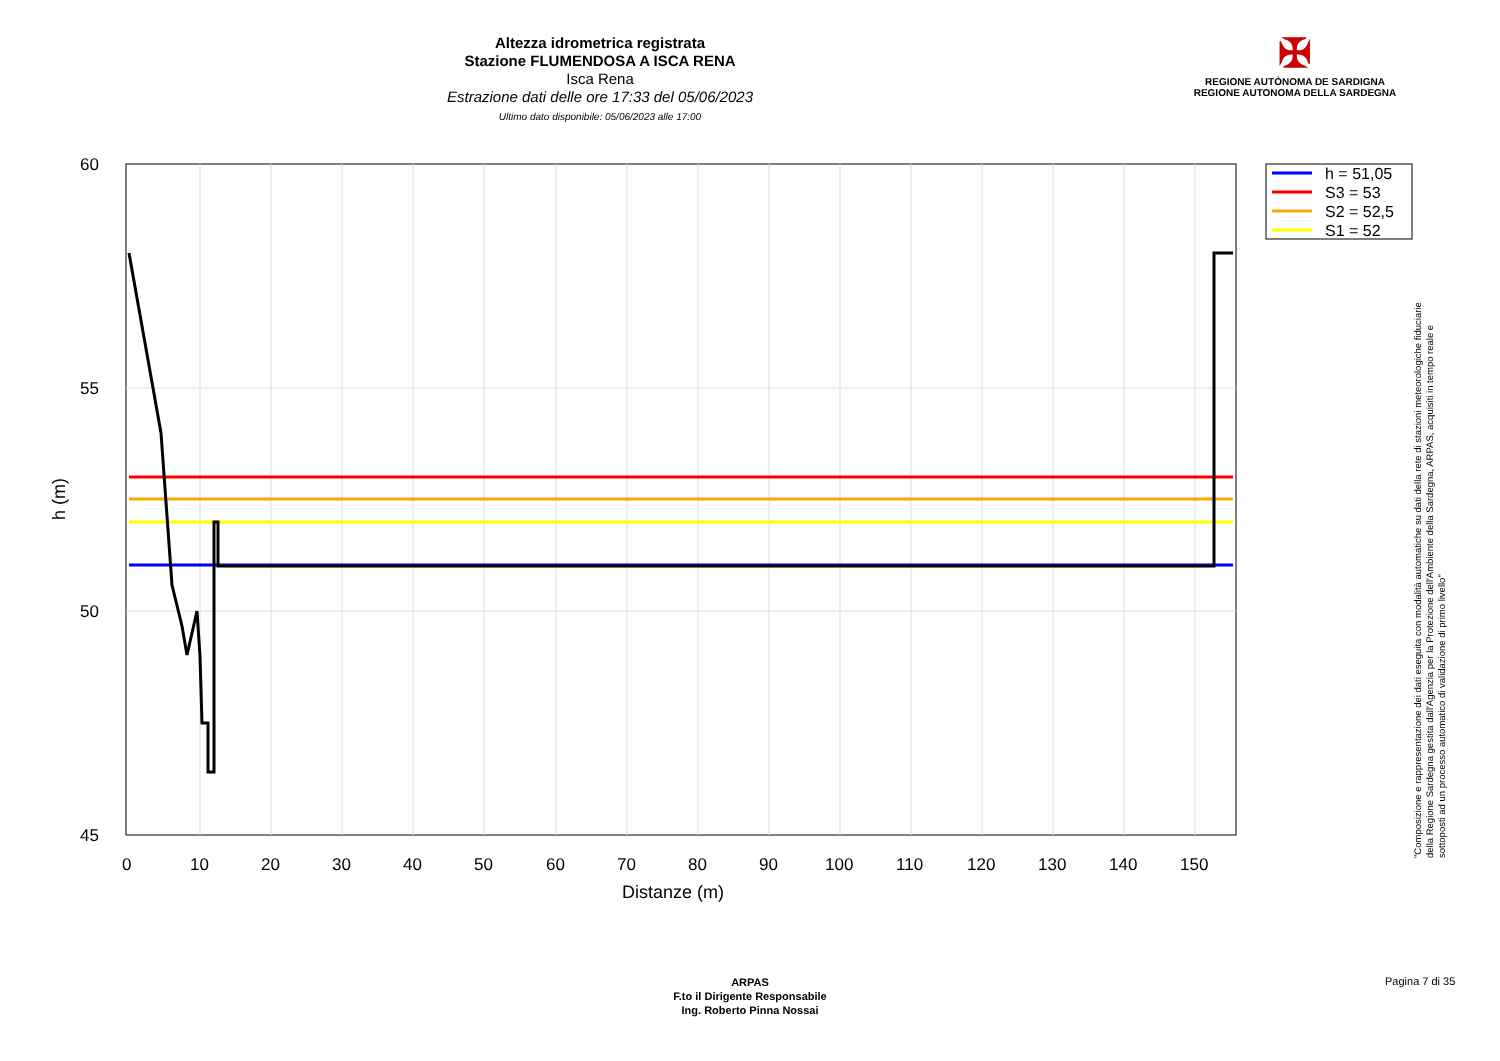Altezza idrometrica registrata
Stazione FLUMENDOSA A ISCA RENA
Isca Rena
Estrazione dati delle ore 17:33 del 05/06/2023
Ultimo dato disponibile: 05/06/2023 alle 17:00
✠
REGIONE AUTÒNOMA DE SARDIGNA
REGIONE AUTONOMA DELLA SARDEGNA
60
55
50
45
0
10
20
30
40
50
60
70
80
90
100
110
120
130
140
150
Distanze (m)
h (m)
h = 51,05
S3 = 53
S2 = 52,5
S1 = 52
"Composizione e rappresentazione dei dati eseguita con modalità automatiche su dati della rete di stazioni meteorologiche fiduciarie della Regione Sardegna gestita dall'Agenzia per la Protezione dell'Ambiente della Sardegna, ARPAS, acquisiti in tempo reale e sottoposti ad un processo automatico di validazione di primo livello"
ARPAS
F.to il Dirigente Responsabile
Ing. Roberto Pinna Nossai
Pagina 7 di 35